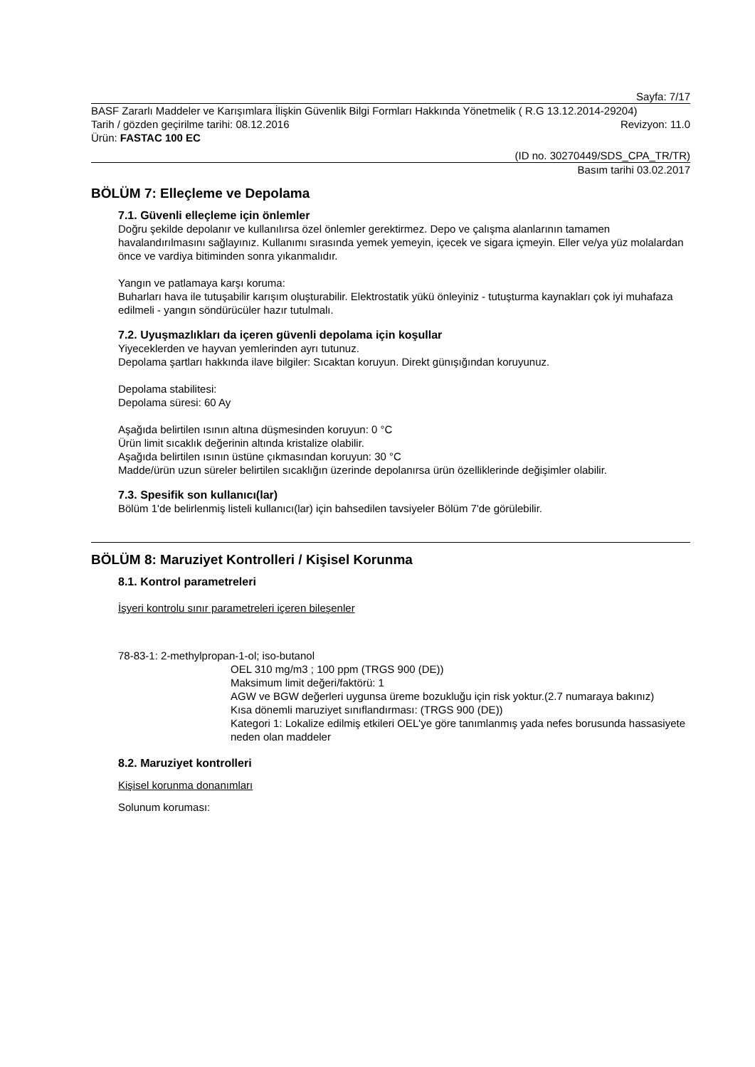Sayfa: 7/17
BASF Zararlı Maddeler ve Karışımlara İlişkin Güvenlik Bilgi Formları Hakkında Yönetmelik ( R.G 13.12.2014-29204)
Tarih / gözden geçirilme tarihi: 08.12.2016 Revizyon: 11.0
Ürün: FASTAC 100 EC
(ID no. 30270449/SDS_CPA_TR/TR)
Basım tarihi 03.02.2017
BÖLÜM 7: Elleçleme ve Depolama
7.1. Güvenli elleçleme için önlemler
Doğru şekilde depolanır ve kullanılırsa özel önlemler gerektirmez. Depo ve çalışma alanlarının tamamen havalandırılmasını sağlayınız. Kullanımı sırasında yemek yemeyin, içecek ve sigara içmeyin. Eller ve/ya yüz molalardan önce ve vardiya bitiminden sonra yıkanmalıdır.
Yangın ve patlamaya karşı koruma:
Buharları hava ile tutuşabilir karışım oluşturabilir. Elektrostatik yükü önleyiniz - tutuşturma kaynakları çok iyi muhafaza edilmeli - yangın söndürücüler hazır tutulmalı.
7.2. Uyuşmazlıkları da içeren güvenli depolama için koşullar
Yiyeceklerden ve hayvan yemlerinden ayrı tutunuz.
Depolama şartları hakkında ilave bilgiler: Sıcaktan koruyun. Direkt günışığından koruyunuz.
Depolama stabilitesi:
Depolama süresi: 60 Ay
Aşağıda belirtilen ısının altına düşmesinden koruyun: 0 °C
Ürün limit sıcaklık değerinin altında kristalize olabilir.
Aşağıda belirtilen ısının üstüne çıkmasından koruyun: 30 °C
Madde/ürün uzun süreler belirtilen sıcaklığın üzerinde depolanırsa ürün özelliklerinde değişimler olabilir.
7.3. Spesifik son kullanıcı(lar)
Bölüm 1'de belirlenmiş listeli kullanıcı(lar) için bahsedilen tavsiyeler Bölüm 7'de görülebilir.
BÖLÜM 8: Maruziyet Kontrolleri / Kişisel Korunma
8.1. Kontrol parametreleri
İşyeri kontrolu sınır parametreleri içeren bileşenler
78-83-1: 2-methylpropan-1-ol; iso-butanol
OEL 310 mg/m3 ; 100 ppm (TRGS 900 (DE))
Maksimum limit değeri/faktörü: 1
AGW ve BGW değerleri uygunsa üreme bozukluğu için risk yoktur.(2.7 numaraya bakınız)
Kısa dönemli maruziyet sınıflandırması: (TRGS 900 (DE))
Kategori 1: Lokalize edilmiş etkileri OEL'ye göre tanımlanmış yada nefes borusunda hassasiyete neden olan maddeler
8.2. Maruziyet kontrolleri
Kişisel korunma donanımları
Solunum koruması: